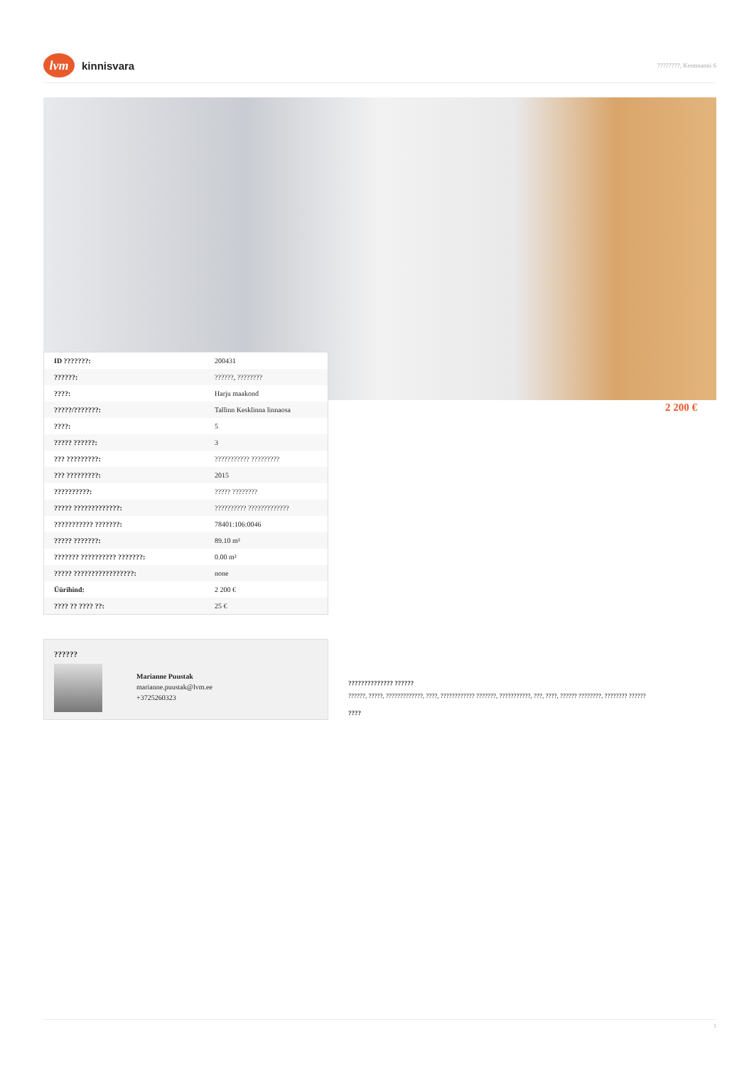lvm kinnisvara
????????, Kentmanni 6
| ID ???????: | 200431 |
| ??????: | ??????, ???????? |
| ????: | Harju maakond |
| ?????/???????: | Tallinn Kesklinna linnaosa |
| ????: | 5 |
| ????? ??????: | 3 |
| ??? ?????????: | ??????????? ????????? |
| ??? ?????????: | 2015 |
| ??????????: | ????? ???????? |
| ????? ?????????????: | ?????????? ????????????? |
| ??????????? ???????: | 78401:106:0046 |
| ????? ???????: | 89.10 m² |
| ??????? ?????????? ???????: | 0.00 m² |
| ????? ?????????????????: | none |
| Üürihind: | 2 200 € |
| ???? ?? ???? ??: | 25 € |
2 200 €
??????
Marianne Puustak
marianne.puustak@lvm.ee
+3725260323
?????????????? ??????
??????, ?????, ?????????????, ????, ???????????? ???????, ???????????, ???, ????, ?????? ????????, ???????? ??????
????
1